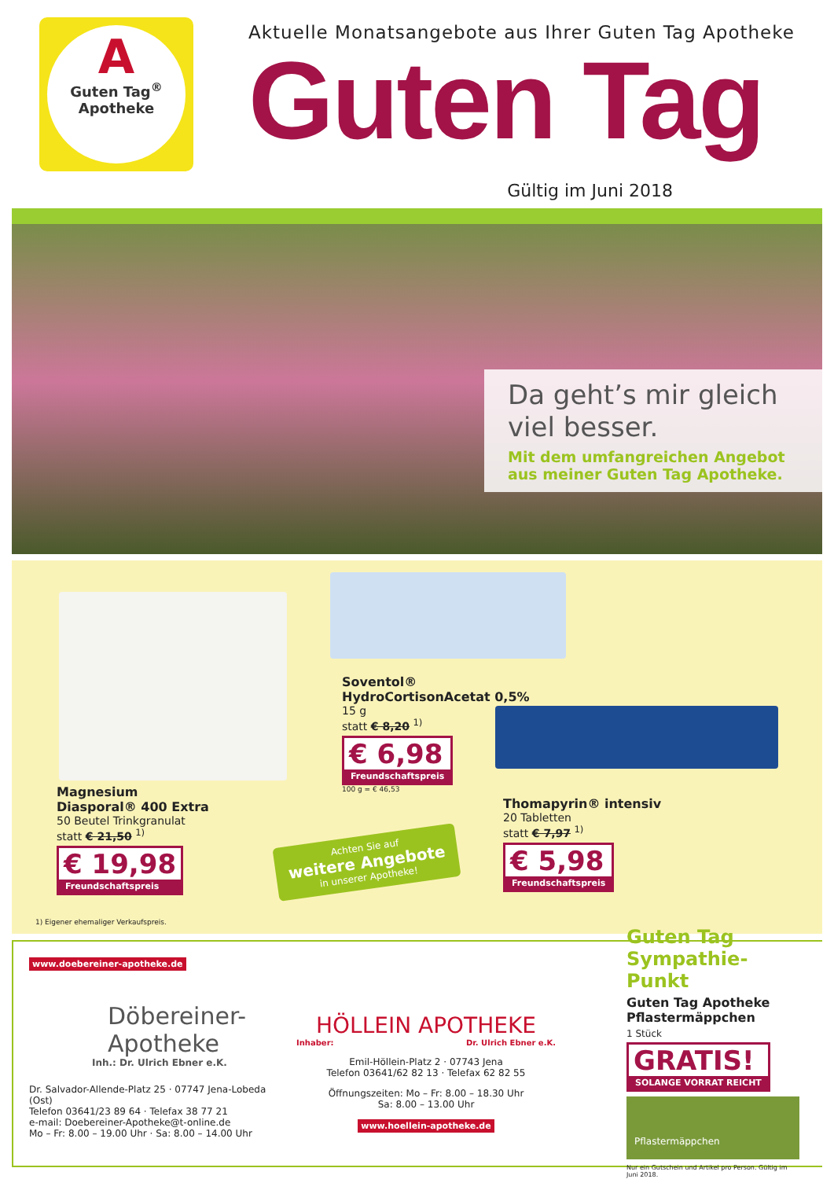A
Guten Tag<sup>®</sup>
Apotheke
Aktuelle Monatsangebote aus Ihrer Guten Tag Apotheke
Guten Tag
Gültig im Juni 2018
Da geht’s mir gleich viel besser.
Mit dem umfangreichen Angebot aus meiner Guten Tag Apotheke.
Magnesium
Diasporal® 400 Extra
50 Beutel Trinkgranulat
statt € 21,50 <sup>1)</sup>
€ 19,98 Freundschaftspreis
Soventol®
HydroCortisonAcetat 0,5%
15 g
statt € 8,20 <sup>1)</sup>
€ 6,98 Freundschaftspreis
100 g = € 46,53
Thomapyrin® intensiv
20 Tabletten
statt € 7,97 <sup>1)</sup>
€ 5,98 Freundschaftspreis
Achten Sie auf
weitere Angebote
in unserer Apotheke!
1) Eigener ehemaliger Verkaufspreis.
www.doebereiner-apotheke.de
Döbereiner-
Apotheke
Inh.: Dr. Ulrich Ebner e.K.
Dr. Salvador-Allende-Platz 25 · 07747 Jena-Lobeda (Ost)
Telefon 03641/23 89 64 · Telefax 38 77 21
e-mail: Doebereiner-Apotheke@t-online.de
Mo – Fr: 8.00 – 19.00 Uhr · Sa: 8.00 – 14.00 Uhr
HÖLLEIN APOTHEKE
Inhaber: Dr. Ulrich Ebner e.K.
Emil-Höllein-Platz 2 · 07743 Jena
Telefon 03641/62 82 13 · Telefax 62 82 55
Öffnungszeiten: Mo – Fr: 8.00 – 18.30 Uhr
Sa: 8.00 – 13.00 Uhr
www.hoellein-apotheke.de
Guten Tag Sympathie-Punkt
Guten Tag Apotheke Pflastermäppchen
1 Stück
GRATIS! SOLANGE VORRAT REICHT
Pflastermäppchen
Nur ein Gutschein und Artikel pro Person. Gültig im Juni 2018.